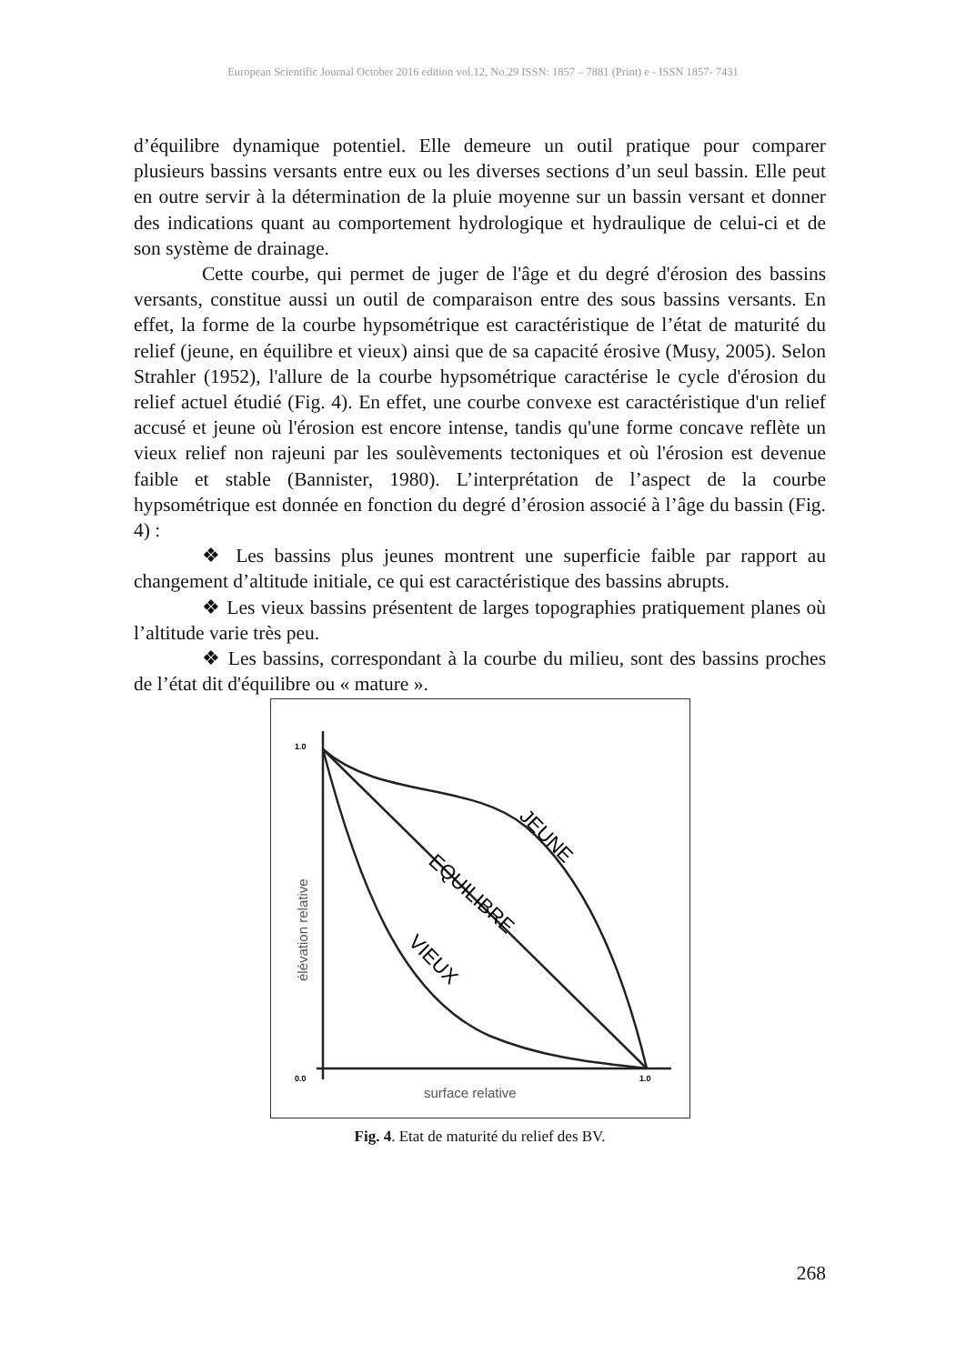European Scientific Journal October 2016 edition vol.12, No.29 ISSN: 1857 – 7881 (Print) e - ISSN 1857- 7431
d’équilibre dynamique potentiel. Elle demeure un outil pratique pour comparer plusieurs bassins versants entre eux ou les diverses sections d’un seul bassin. Elle peut en outre servir à la détermination de la pluie moyenne sur un bassin versant et donner des indications quant au comportement hydrologique et hydraulique de celui-ci et de son système de drainage.
Cette courbe, qui permet de juger de l'âge et du degré d'érosion des bassins versants, constitue aussi un outil de comparaison entre des sous bassins versants. En effet, la forme de la courbe hypsométrique est caractéristique de l’état de maturité du relief (jeune, en équilibre et vieux) ainsi que de sa capacité érosive (Musy, 2005). Selon Strahler (1952), l'allure de la courbe hypsométrique caractérise le cycle d'érosion du relief actuel étudié (Fig. 4). En effet, une courbe convexe est caractéristique d'un relief accusé et jeune où l'érosion est encore intense, tandis qu'une forme concave reflète un vieux relief non rajeuni par les soulèvements tectoniques et où l'érosion est devenue faible et stable (Bannister, 1980). L’interprétation de l’aspect de la courbe hypsométrique est donnée en fonction du degré d’érosion associé à l’âge du bassin (Fig. 4) :
❖ Les bassins plus jeunes montrent une superficie faible par rapport au changement d’altitude initiale, ce qui est caractéristique des bassins abrupts.
❖ Les vieux bassins présentent de larges topographies pratiquement planes où l’altitude varie très peu.
❖ Les bassins, correspondant à la courbe du milieu, sont des bassins proches de l’état dit d'équilibre ou « mature ».
1.0
0.0
1.0
surface relative
élévation relative
JEUNE
EQUILIBRE
VIEUX
Fig. 4. Etat de maturité du relief des BV.
268